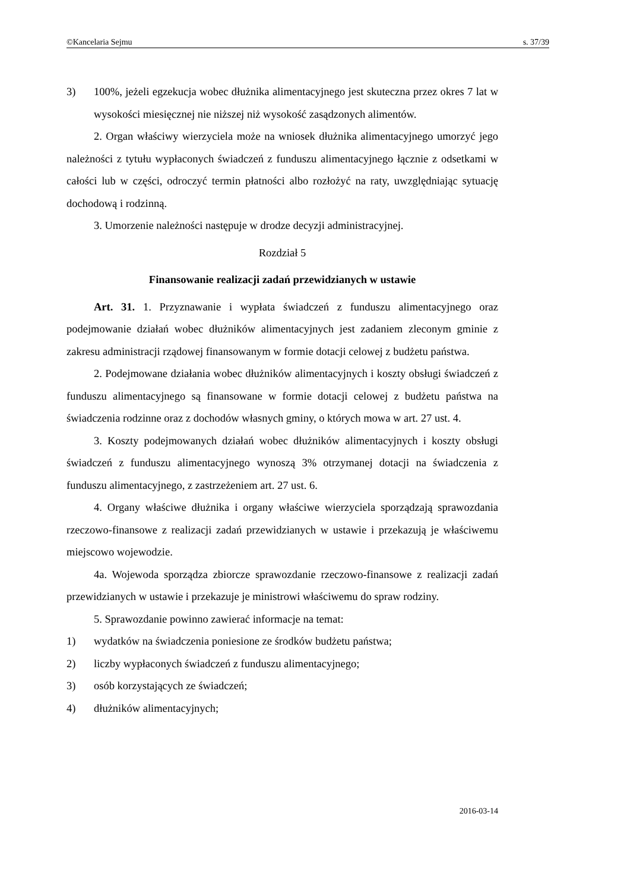©Kancelaria Sejmu s. 37/39
3) 100%, jeżeli egzekucja wobec dłużnika alimentacyjnego jest skuteczna przez okres 7 lat w wysokości miesięcznej nie niższej niż wysokość zasądzonych alimentów.
2. Organ właściwy wierzyciela może na wniosek dłużnika alimentacyjnego umorzyć jego należności z tytułu wypłaconych świadczeń z funduszu alimentacyjnego łącznie z odsetkami w całości lub w części, odroczyć termin płatności albo rozłożyć na raty, uwzględniając sytuację dochodową i rodzinną.
3. Umorzenie należności następuje w drodze decyzji administracyjnej.
Rozdział 5
Finansowanie realizacji zadań przewidzianych w ustawie
Art. 31. 1. Przyznawanie i wypłata świadczeń z funduszu alimentacyjnego oraz podejmowanie działań wobec dłużników alimentacyjnych jest zadaniem zleconym gminie z zakresu administracji rządowej finansowanym w formie dotacji celowej z budżetu państwa.
2. Podejmowane działania wobec dłużników alimentacyjnych i koszty obsługi świadczeń z funduszu alimentacyjnego są finansowane w formie dotacji celowej z budżetu państwa na świadczenia rodzinne oraz z dochodów własnych gminy, o których mowa w art. 27 ust. 4.
3. Koszty podejmowanych działań wobec dłużników alimentacyjnych i koszty obsługi świadczeń z funduszu alimentacyjnego wynoszą 3% otrzymanej dotacji na świadczenia z funduszu alimentacyjnego, z zastrzeżeniem art. 27 ust. 6.
4. Organy właściwe dłużnika i organy właściwe wierzyciela sporządzają sprawozdania rzeczowo-finansowe z realizacji zadań przewidzianych w ustawie i przekazują je właściwemu miejscowo wojewodzie.
4a. Wojewoda sporządza zbiorcze sprawozdanie rzeczowo-finansowe z realizacji zadań przewidzianych w ustawie i przekazuje je ministrowi właściwemu do spraw rodziny.
5. Sprawozdanie powinno zawierać informacje na temat:
1) wydatków na świadczenia poniesione ze środków budżetu państwa;
2) liczby wypłaconych świadczeń z funduszu alimentacyjnego;
3) osób korzystających ze świadczeń;
4) dłużników alimentacyjnych;
2016-03-14